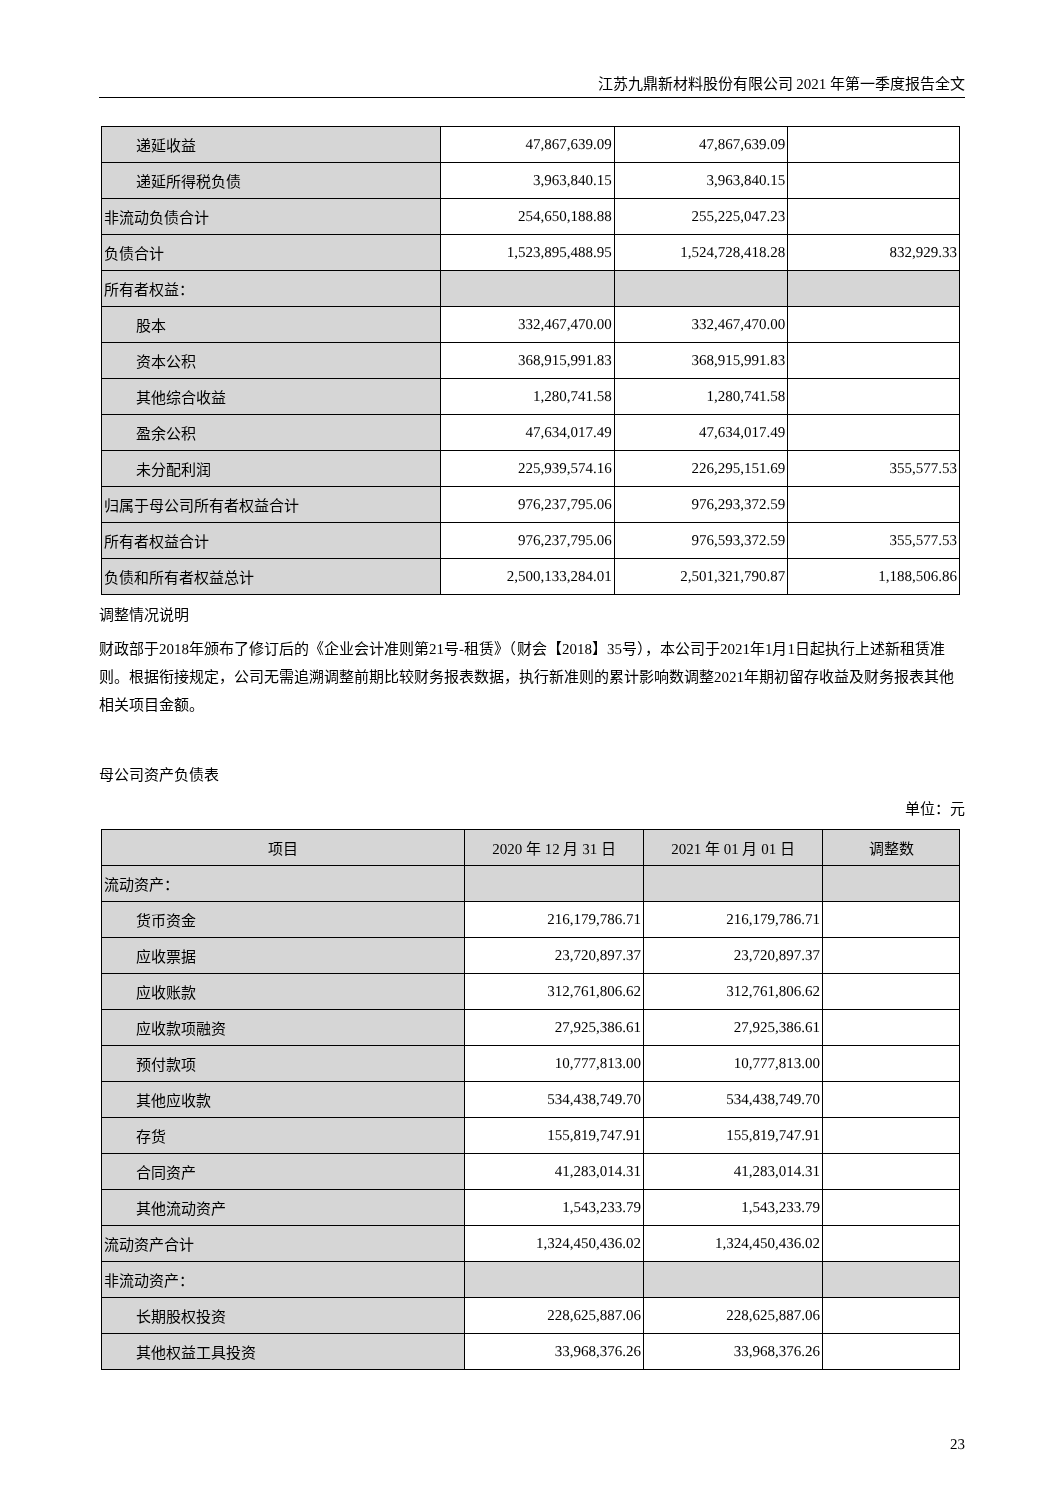江苏九鼎新材料股份有限公司 2021 年第一季度报告全文
| 递延收益 | 47,867,639.09 | 47,867,639.09 | |
| 递延所得税负债 | 3,963,840.15 | 3,963,840.15 | |
| 非流动负债合计 | 254,650,188.88 | 255,225,047.23 | |
| 负债合计 | 1,523,895,488.95 | 1,524,728,418.28 | 832,929.33 |
| 所有者权益： | | | |
| 股本 | 332,467,470.00 | 332,467,470.00 | |
| 资本公积 | 368,915,991.83 | 368,915,991.83 | |
| 其他综合收益 | 1,280,741.58 | 1,280,741.58 | |
| 盈余公积 | 47,634,017.49 | 47,634,017.49 | |
| 未分配利润 | 225,939,574.16 | 226,295,151.69 | 355,577.53 |
| 归属于母公司所有者权益合计 | 976,237,795.06 | 976,293,372.59 | |
| 所有者权益合计 | 976,237,795.06 | 976,593,372.59 | 355,577.53 |
| 负债和所有者权益总计 | 2,500,133,284.01 | 2,501,321,790.87 | 1,188,506.86 |
调整情况说明
财政部于2018年颁布了修订后的《企业会计准则第21号-租赁》（财会【2018】35号），本公司于2021年1月1日起执行上述新租赁准则。根据衔接规定，公司无需追溯调整前期比较财务报表数据，执行新准则的累计影响数调整2021年期初留存收益及财务报表其他相关项目金额。
母公司资产负债表
单位：元
| 项目 | 2020 年 12 月 31 日 | 2021 年 01 月 01 日 | 调整数 |
| --- | --- | --- | --- |
| 流动资产： | | | |
| 货币资金 | 216,179,786.71 | 216,179,786.71 | |
| 应收票据 | 23,720,897.37 | 23,720,897.37 | |
| 应收账款 | 312,761,806.62 | 312,761,806.62 | |
| 应收款项融资 | 27,925,386.61 | 27,925,386.61 | |
| 预付款项 | 10,777,813.00 | 10,777,813.00 | |
| 其他应收款 | 534,438,749.70 | 534,438,749.70 | |
| 存货 | 155,819,747.91 | 155,819,747.91 | |
| 合同资产 | 41,283,014.31 | 41,283,014.31 | |
| 其他流动资产 | 1,543,233.79 | 1,543,233.79 | |
| 流动资产合计 | 1,324,450,436.02 | 1,324,450,436.02 | |
| 非流动资产： | | | |
| 长期股权投资 | 228,625,887.06 | 228,625,887.06 | |
| 其他权益工具投资 | 33,968,376.26 | 33,968,376.26 | |
23